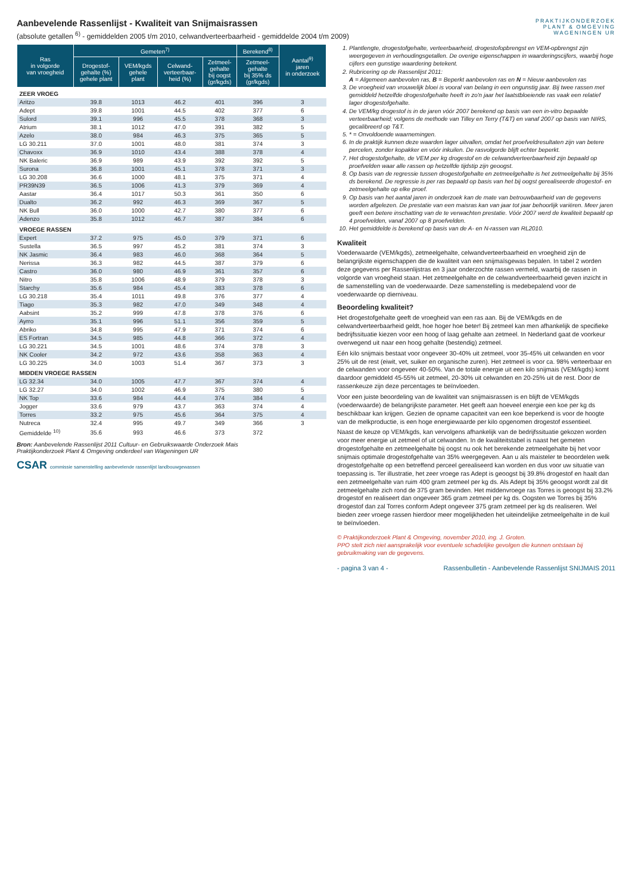Aanbevelende Rassenlijst - Kwaliteit van Snijmaisrassen
(absolute getallen <sup>6)</sup> - gemiddelden 2005 t/m 2010, celwandverteerbaarheid - gemiddelde 2004 t/m 2009)
PRAKTIJKONDERZOEK
PLANT & OMGEVING
WAGENINGEN UR
| Ras in volgorde van vroegheid | Gemeten<sup>7)</sup> | | | | Berekend<sup>8)</sup> | Aantal<sup>9)</sup> jaren in onderzoek |
| --- | --- | --- | --- | --- | --- | --- |
| | Drogestof- gehalte (%) gehele plant | VEM/kgds gehele plant | Celwand- verteerbaar- heid (%) | Zetmeel- gehalte bij oogst (gr/kgds) | Zetmeel- gehalte bij 35% ds (gr/kgds) | |
| ZEER VROEG | | | | | | |
| Aritzo | 39.8 | 1013 | 46.2 | 401 | 396 | 3 |
| Adept | 39.8 | 1001 | 44.5 | 402 | 377 | 6 |
| Sulord | 39.1 | 996 | 45.5 | 378 | 368 | 3 |
| Atrium | 38.1 | 1012 | 47.0 | 391 | 382 | 5 |
| Azelo | 38.0 | 984 | 46.3 | 375 | 365 | 5 |
| LG 30.211 | 37.0 | 1001 | 48.0 | 381 | 374 | 3 |
| Chavoxx | 36.9 | 1010 | 43.4 | 388 | 378 | 4 |
| NK Baleric | 36.9 | 989 | 43.9 | 392 | 392 | 5 |
| Surona | 36.8 | 1001 | 45.1 | 378 | 371 | 3 |
| LG 30.208 | 36.6 | 1000 | 48.1 | 375 | 371 | 4 |
| PR39N39 | 36.5 | 1006 | 41.3 | 379 | 369 | 4 |
| Aastar | 36.4 | 1017 | 50.3 | 361 | 350 | 6 |
| Dualto | 36.2 | 992 | 46.3 | 369 | 367 | 5 |
| NK Bull | 36.0 | 1000 | 42.7 | 380 | 377 | 6 |
| Adenzo | 35.8 | 1012 | 46.7 | 387 | 384 | 6 |
| VROEGE RASSEN | | | | | | |
| Expert | 37.2 | 975 | 45.0 | 379 | 371 | 6 |
| Sustella | 36.5 | 997 | 45.2 | 381 | 374 | 3 |
| NK Jasmic | 36.4 | 983 | 46.0 | 368 | 364 | 5 |
| Nerissa | 36.3 | 982 | 44.5 | 387 | 379 | 6 |
| Castro | 36.0 | 980 | 46.9 | 361 | 357 | 6 |
| Nitro | 35.8 | 1006 | 48.9 | 379 | 378 | 3 |
| Starchy | 35.6 | 984 | 45.4 | 383 | 378 | 6 |
| LG 30.218 | 35.4 | 1011 | 49.8 | 376 | 377 | 4 |
| Tiago | 35.3 | 982 | 47.0 | 349 | 348 | 4 |
| Aabsint | 35.2 | 999 | 47.8 | 378 | 376 | 6 |
| Ayrro | 35.1 | 996 | 51.1 | 356 | 359 | 5 |
| Abriko | 34.8 | 995 | 47.9 | 371 | 374 | 6 |
| ES Fortran | 34.5 | 985 | 44.8 | 366 | 372 | 4 |
| LG 30.221 | 34.5 | 1001 | 48.6 | 374 | 378 | 3 |
| NK Cooler | 34.2 | 972 | 43.6 | 358 | 363 | 4 |
| LG 30.225 | 34.0 | 1003 | 51.4 | 367 | 373 | 3 |
| MIDDEN VROEGE RASSEN | | | | | | |
| LG 32.34 | 34.0 | 1005 | 47.7 | 367 | 374 | 4 |
| LG 32.27 | 34.0 | 1002 | 46.9 | 375 | 380 | 5 |
| NK Top | 33.6 | 984 | 44.4 | 374 | 384 | 4 |
| Jogger | 33.6 | 979 | 43.7 | 363 | 374 | 4 |
| Torres | 33.2 | 975 | 45.6 | 364 | 375 | 4 |
| Nutreca | 32.4 | 995 | 49.7 | 349 | 366 | 3 |
| Gemiddelde <sup>10)</sup> | 35.6 | 993 | 46.6 | 373 | 372 | |
Bron: Aanbevelende Rassenlijst 2011 Cultuur- en Gebruikswaarde Onderzoek Mais
Praktijkonderzoek Plant & Omgeving onderdeel van Wageningen UR
CSAR commissie samenstelling aanbevelende rassenlijst landbouwgewassen
1. Plantlengte, drogestofgehalte, verteerbaarheid, drogestofopbrengst en VEM-opbrengst zijn weergegeven in verhoudingsgetallen. De overige eigenschappen in waarderingscijfers, waarbij hoge cijfers een gunstige waardering betekent.
2. Rubricering op de Rassenlijst 2011:
A = Algemeen aanbevolen ras, B = Beperkt aanbevolen ras en N = Nieuw aanbevolen ras
3. De vroegheid van vrouwelijk bloei is vooral van belang in een ongunstig jaar. Bij twee rassen met gemiddeld hetzelfde drogestofgehalte heeft in zo'n jaar het laatstbloeiende ras vaak een relatief lager drogestofgehalte.
4. De VEM/kg drogestof is in de jaren vóór 2007 berekend op basis van een in-vitro bepaalde verteerbaarheid; volgens de methode van Tilley en Terry (T&T) en vanaf 2007 op basis van NIRS, gecalibreerd op T&T.
5. * = Onvoldoende waarnemingen.
6. In de praktijk kunnen deze waarden lager uitvallen, omdat het proefveldresultaten zijn van betere percelen, zonder kopakker en vóór inkuilen. De rasvolgorde blijft echter beperkt.
7. Het drogestofgehalte, de VEM per kg drogestof en de celwandverteerbaarheid zijn bepaald op proefvelden waar alle rassen op hetzelfde tijdstip zijn geoogst.
8. Op basis van de regressie tussen drogestofgehalte en zetmeelgehalte is het zetmeelgehalte bij 35% ds berekend. De regressie is per ras bepaald op basis van het bij oogst gerealiseerde drogestof- en zetmeelgehalte op elke proef.
9. Op basis van het aantal jaren in onderzoek kan de mate van betrouwbaarheid van de gegevens worden afgelezen. De prestatie van een maisras kan van jaar tot jaar behoorlijk variëren. Meer jaren geeft een betere inschatting van de te verwachten prestatie. Vóór 2007 werd de kwaliteit bepaald op 4 proefvelden, vanaf 2007 op 8 proefvelden.
10. Het gemiddelde is berekend op basis van de A- en N-rassen van RL2010.
Kwaliteit
Voederwaarde (VEM/kgds), zetmeelgehalte, celwandverteerbaarheid en vroegheid zijn de belangrijkste eigenschappen die de kwaliteit van een snijmaïsgewas bepalen. In tabel 2 worden deze gegevens per Rassenlijstras en 3 jaar onderzochte rassen vermeld, waarbij de rassen in volgorde van vroegheid staan. Het zetmeelgehalte en de celwandverteerbaarheid geven inzicht in de samenstelling van de voederwaarde. Deze samenstelling is medebepalend voor de voederwaarde op dierniveau.
Beoordeling kwaliteit?
Het drogestofgehalte geeft de vroegheid van een ras aan. Bij de VEM/kgds en de celwandverteerbaarheid geldt, hoe hoger hoe beter! Bij zetmeel kan men afhankelijk de specifieke bedrijfssituatie kiezen voor een hoog of laag gehalte aan zetmeel. In Nederland gaat de voorkeur overwegend uit naar een hoog gehalte (bestendig) zetmeel.
Eén kilo snijmais bestaat voor ongeveer 30-40% uit zetmeel, voor 35-45% uit celwanden en voor 25% uit de rest (eiwit, vet, suiker en organische zuren). Het zetmeel is voor ca. 98% verteerbaar en de celwanden voor ongeveer 40-50%. Van de totale energie uit een kilo snijmais (VEM/kgds) komt daardoor gemiddeld 45-55% uit zetmeel, 20-30% uit celwanden en 20-25% uit de rest. Door de rassenkeuze zijn deze percentages te beïnvloeden.
Voor een juiste beoordeling van de kwaliteit van snijmaisrassen is en blijft de VEM/kgds (voederwaarde) de belangrijkste parameter. Het geeft aan hoeveel energie een koe per kg ds beschikbaar kan krijgen. Gezien de opname capaciteit van een koe beperkend is voor de hoogte van de melkproductie, is een hoge energiewaarde per kilo opgenomen drogestof essentieel.
Naast de keuze op VEM/kgds, kan vervolgens afhankelijk van de bedrijfssituatie gekozen worden voor meer energie uit zetmeel of uit celwanden. In de kwaliteitstabel is naast het gemeten drogestofgehalte en zetmeelgehalte bij oogst nu ook het berekende zetmeelgehalte bij het voor snijmais optimale drogestofgehalte van 35% weergegeven. Aan u als maisteler te beoordelen welk drogestofgehalte op een betreffend perceel gerealiseerd kan worden en dus voor uw situatie van toepassing is. Ter illustratie, het zeer vroege ras Adept is geoogst bij 39.8% drogestof en haalt dan een zetmeelgehalte van ruim 400 gram zetmeel per kg ds. Als Adept bij 35% geoogst wordt zal dit zetmeelgehalte zich rond de 375 gram bevinden. Het middenvroege ras Torres is geoogst bij 33.2% drogestof en realiseert dan ongeveer 365 gram zetmeel per kg ds. Oogsten we Torres bij 35% drogestof dan zal Torres conform Adept ongeveer 375 gram zetmeel per kg ds realiseren. Wel bieden zeer vroege rassen hierdoor meer mogelijkheden het uiteindelijke zetmeelgehalte in de kuil te beïnvloeden.
© Praktijkonderzoek Plant & Omgeving, november 2010, ing. J. Groten.
PPO stelt zich niet aansprakelijk voor eventuele schadelijke gevolgen die kunnen ontstaan bij gebruikmaking van de gegevens.
- pagina 3 van 4 - Rassenbulletin - Aanbevelende Rassenlijst SNIJMAIS 2011